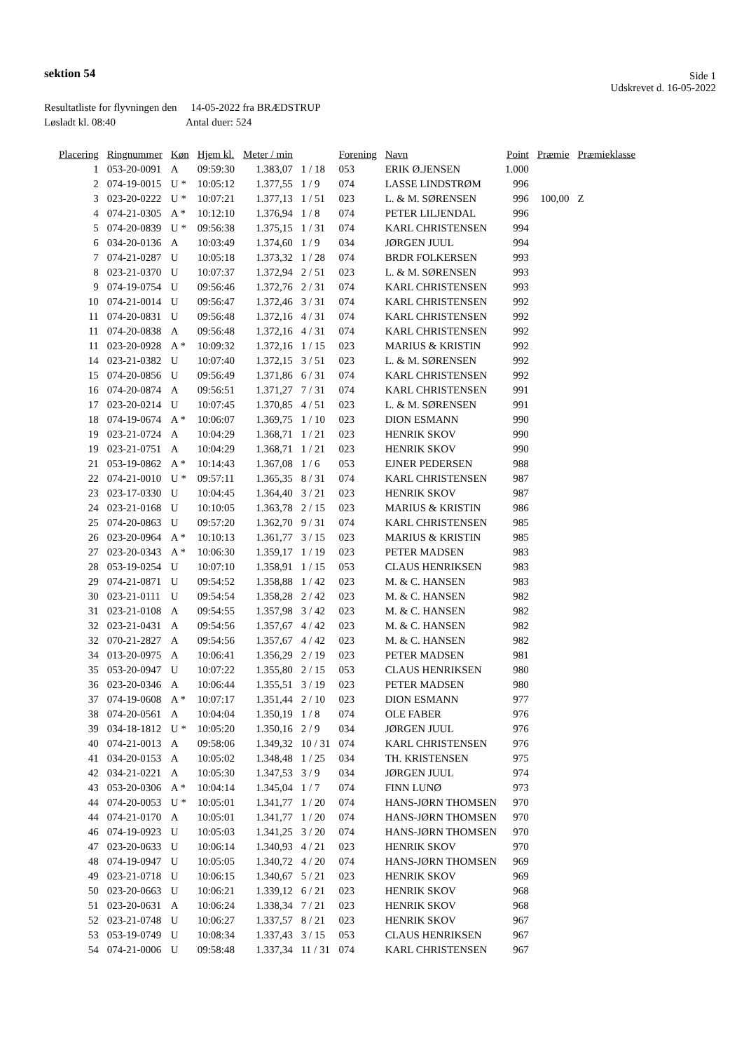sektion 54
Side 1
Udskrevet d. 16-05-2022
Resultatliste for flyvningen den 14-05-2022 fra BRÆDSTRUP
Løsladt kl. 08:40 Antal duer: 524
| Placering | Ringnummer | Køn | Hjem kl. | Meter / min | | Forening | Navn | Point | Præmie | Præmieklasse |
| --- | --- | --- | --- | --- | --- | --- | --- | --- | --- | --- |
| 1 | 053-20-0091 | A | 09:59:30 | 1.383,07 | 1 / 18 | 053 | ERIK Ø.JENSEN | 1.000 | | |
| 2 | 074-19-0015 | U * | 10:05:12 | 1.377,55 | 1 / 9 | 074 | LASSE LINDSTRØM | 996 | | |
| 3 | 023-20-0222 | U * | 10:07:21 | 1.377,13 | 1 / 51 | 023 | L. & M. SØRENSEN | 996 | 100,00 | Z |
| 4 | 074-21-0305 | A * | 10:12:10 | 1.376,94 | 1 / 8 | 074 | PETER LILJENDAL | 996 | | |
| 5 | 074-20-0839 | U * | 09:56:38 | 1.375,15 | 1 / 31 | 074 | KARL CHRISTENSEN | 994 | | |
| 6 | 034-20-0136 | A | 10:03:49 | 1.374,60 | 1 / 9 | 034 | JØRGEN JUUL | 994 | | |
| 7 | 074-21-0287 | U | 10:05:18 | 1.373,32 | 1 / 28 | 074 | BRDR FOLKERSEN | 993 | | |
| 8 | 023-21-0370 | U | 10:07:37 | 1.372,94 | 2 / 51 | 023 | L. & M. SØRENSEN | 993 | | |
| 9 | 074-19-0754 | U | 09:56:46 | 1.372,76 | 2 / 31 | 074 | KARL CHRISTENSEN | 993 | | |
| 10 | 074-21-0014 | U | 09:56:47 | 1.372,46 | 3 / 31 | 074 | KARL CHRISTENSEN | 992 | | |
| 11 | 074-20-0831 | U | 09:56:48 | 1.372,16 | 4 / 31 | 074 | KARL CHRISTENSEN | 992 | | |
| 11 | 074-20-0838 | A | 09:56:48 | 1.372,16 | 4 / 31 | 074 | KARL CHRISTENSEN | 992 | | |
| 11 | 023-20-0928 | A * | 10:09:32 | 1.372,16 | 1 / 15 | 023 | MARIUS & KRISTIN | 992 | | |
| 14 | 023-21-0382 | U | 10:07:40 | 1.372,15 | 3 / 51 | 023 | L. & M. SØRENSEN | 992 | | |
| 15 | 074-20-0856 | U | 09:56:49 | 1.371,86 | 6 / 31 | 074 | KARL CHRISTENSEN | 992 | | |
| 16 | 074-20-0874 | A | 09:56:51 | 1.371,27 | 7 / 31 | 074 | KARL CHRISTENSEN | 991 | | |
| 17 | 023-20-0214 | U | 10:07:45 | 1.370,85 | 4 / 51 | 023 | L. & M. SØRENSEN | 991 | | |
| 18 | 074-19-0674 | A * | 10:06:07 | 1.369,75 | 1 / 10 | 023 | DION ESMANN | 990 | | |
| 19 | 023-21-0724 | A | 10:04:29 | 1.368,71 | 1 / 21 | 023 | HENRIK SKOV | 990 | | |
| 19 | 023-21-0751 | A | 10:04:29 | 1.368,71 | 1 / 21 | 023 | HENRIK SKOV | 990 | | |
| 21 | 053-19-0862 | A * | 10:14:43 | 1.367,08 | 1 / 6 | 053 | EJNER PEDERSEN | 988 | | |
| 22 | 074-21-0010 | U * | 09:57:11 | 1.365,35 | 8 / 31 | 074 | KARL CHRISTENSEN | 987 | | |
| 23 | 023-17-0330 | U | 10:04:45 | 1.364,40 | 3 / 21 | 023 | HENRIK SKOV | 987 | | |
| 24 | 023-21-0168 | U | 10:10:05 | 1.363,78 | 2 / 15 | 023 | MARIUS & KRISTIN | 986 | | |
| 25 | 074-20-0863 | U | 09:57:20 | 1.362,70 | 9 / 31 | 074 | KARL CHRISTENSEN | 985 | | |
| 26 | 023-20-0964 | A * | 10:10:13 | 1.361,77 | 3 / 15 | 023 | MARIUS & KRISTIN | 985 | | |
| 27 | 023-20-0343 | A * | 10:06:30 | 1.359,17 | 1 / 19 | 023 | PETER MADSEN | 983 | | |
| 28 | 053-19-0254 | U | 10:07:10 | 1.358,91 | 1 / 15 | 053 | CLAUS HENRIKSEN | 983 | | |
| 29 | 074-21-0871 | U | 09:54:52 | 1.358,88 | 1 / 42 | 023 | M. & C. HANSEN | 983 | | |
| 30 | 023-21-0111 | U | 09:54:54 | 1.358,28 | 2 / 42 | 023 | M. & C. HANSEN | 982 | | |
| 31 | 023-21-0108 | A | 09:54:55 | 1.357,98 | 3 / 42 | 023 | M. & C. HANSEN | 982 | | |
| 32 | 023-21-0431 | A | 09:54:56 | 1.357,67 | 4 / 42 | 023 | M. & C. HANSEN | 982 | | |
| 32 | 070-21-2827 | A | 09:54:56 | 1.357,67 | 4 / 42 | 023 | M. & C. HANSEN | 982 | | |
| 34 | 013-20-0975 | A | 10:06:41 | 1.356,29 | 2 / 19 | 023 | PETER MADSEN | 981 | | |
| 35 | 053-20-0947 | U | 10:07:22 | 1.355,80 | 2 / 15 | 053 | CLAUS HENRIKSEN | 980 | | |
| 36 | 023-20-0346 | A | 10:06:44 | 1.355,51 | 3 / 19 | 023 | PETER MADSEN | 980 | | |
| 37 | 074-19-0608 | A * | 10:07:17 | 1.351,44 | 2 / 10 | 023 | DION ESMANN | 977 | | |
| 38 | 074-20-0561 | A | 10:04:04 | 1.350,19 | 1 / 8 | 074 | OLE FABER | 976 | | |
| 39 | 034-18-1812 | U * | 10:05:20 | 1.350,16 | 2 / 9 | 034 | JØRGEN JUUL | 976 | | |
| 40 | 074-21-0013 | A | 09:58:06 | 1.349,32 | 10 / 31 | 074 | KARL CHRISTENSEN | 976 | | |
| 41 | 034-20-0153 | A | 10:05:02 | 1.348,48 | 1 / 25 | 034 | TH. KRISTENSEN | 975 | | |
| 42 | 034-21-0221 | A | 10:05:30 | 1.347,53 | 3 / 9 | 034 | JØRGEN JUUL | 974 | | |
| 43 | 053-20-0306 | A * | 10:04:14 | 1.345,04 | 1 / 7 | 074 | FINN LUNØ | 973 | | |
| 44 | 074-20-0053 | U * | 10:05:01 | 1.341,77 | 1 / 20 | 074 | HANS-JØRN THOMSEN | 970 | | |
| 44 | 074-21-0170 | A | 10:05:01 | 1.341,77 | 1 / 20 | 074 | HANS-JØRN THOMSEN | 970 | | |
| 46 | 074-19-0923 | U | 10:05:03 | 1.341,25 | 3 / 20 | 074 | HANS-JØRN THOMSEN | 970 | | |
| 47 | 023-20-0633 | U | 10:06:14 | 1.340,93 | 4 / 21 | 023 | HENRIK SKOV | 970 | | |
| 48 | 074-19-0947 | U | 10:05:05 | 1.340,72 | 4 / 20 | 074 | HANS-JØRN THOMSEN | 969 | | |
| 49 | 023-21-0718 | U | 10:06:15 | 1.340,67 | 5 / 21 | 023 | HENRIK SKOV | 969 | | |
| 50 | 023-20-0663 | U | 10:06:21 | 1.339,12 | 6 / 21 | 023 | HENRIK SKOV | 968 | | |
| 51 | 023-20-0631 | A | 10:06:24 | 1.338,34 | 7 / 21 | 023 | HENRIK SKOV | 968 | | |
| 52 | 023-21-0748 | U | 10:06:27 | 1.337,57 | 8 / 21 | 023 | HENRIK SKOV | 967 | | |
| 53 | 053-19-0749 | U | 10:08:34 | 1.337,43 | 3 / 15 | 053 | CLAUS HENRIKSEN | 967 | | |
| 54 | 074-21-0006 | U | 09:58:48 | 1.337,34 | 11 / 31 | 074 | KARL CHRISTENSEN | 967 | | |